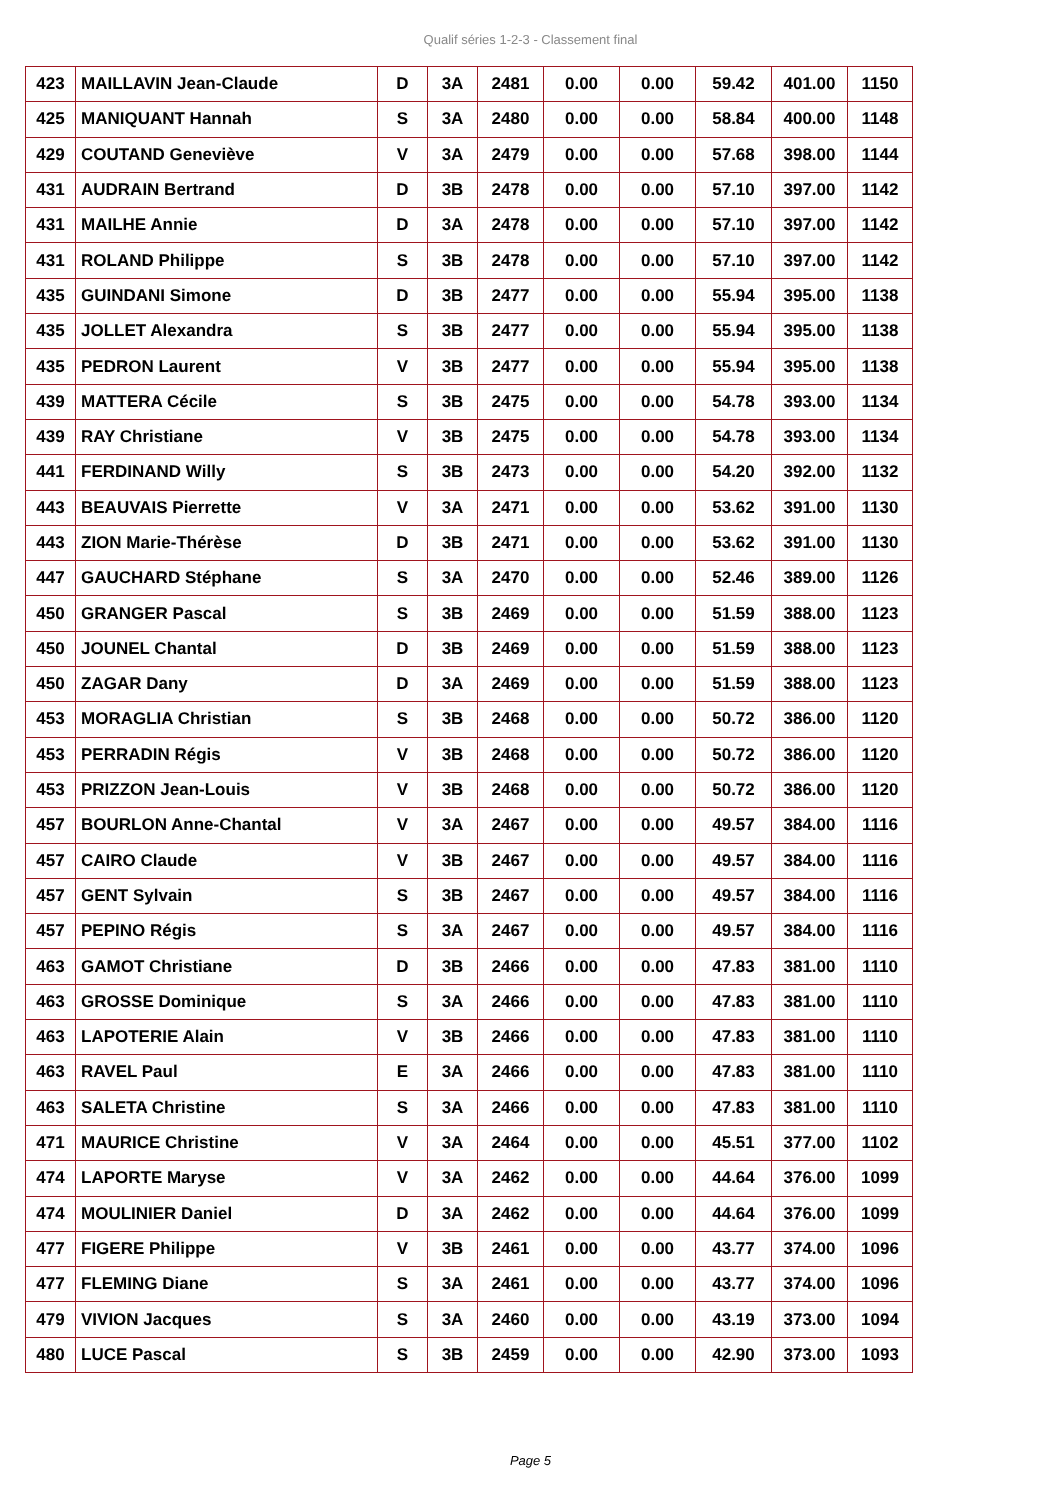Qualif séries 1-2-3 - Classement final
| 423 | MAILLAVIN Jean-Claude | D | 3A | 2481 | 0.00 | 0.00 | 59.42 | 401.00 | 1150 |
| 425 | MANIQUANT Hannah | S | 3A | 2480 | 0.00 | 0.00 | 58.84 | 400.00 | 1148 |
| 429 | COUTAND Geneviève | V | 3A | 2479 | 0.00 | 0.00 | 57.68 | 398.00 | 1144 |
| 431 | AUDRAIN Bertrand | D | 3B | 2478 | 0.00 | 0.00 | 57.10 | 397.00 | 1142 |
| 431 | MAILHE Annie | D | 3A | 2478 | 0.00 | 0.00 | 57.10 | 397.00 | 1142 |
| 431 | ROLAND Philippe | S | 3B | 2478 | 0.00 | 0.00 | 57.10 | 397.00 | 1142 |
| 435 | GUINDANI Simone | D | 3B | 2477 | 0.00 | 0.00 | 55.94 | 395.00 | 1138 |
| 435 | JOLLET Alexandra | S | 3B | 2477 | 0.00 | 0.00 | 55.94 | 395.00 | 1138 |
| 435 | PEDRON Laurent | V | 3B | 2477 | 0.00 | 0.00 | 55.94 | 395.00 | 1138 |
| 439 | MATTERA Cécile | S | 3B | 2475 | 0.00 | 0.00 | 54.78 | 393.00 | 1134 |
| 439 | RAY Christiane | V | 3B | 2475 | 0.00 | 0.00 | 54.78 | 393.00 | 1134 |
| 441 | FERDINAND Willy | S | 3B | 2473 | 0.00 | 0.00 | 54.20 | 392.00 | 1132 |
| 443 | BEAUVAIS Pierrette | V | 3A | 2471 | 0.00 | 0.00 | 53.62 | 391.00 | 1130 |
| 443 | ZION Marie-Thérèse | D | 3B | 2471 | 0.00 | 0.00 | 53.62 | 391.00 | 1130 |
| 447 | GAUCHARD Stéphane | S | 3A | 2470 | 0.00 | 0.00 | 52.46 | 389.00 | 1126 |
| 450 | GRANGER Pascal | S | 3B | 2469 | 0.00 | 0.00 | 51.59 | 388.00 | 1123 |
| 450 | JOUNEL Chantal | D | 3B | 2469 | 0.00 | 0.00 | 51.59 | 388.00 | 1123 |
| 450 | ZAGAR Dany | D | 3A | 2469 | 0.00 | 0.00 | 51.59 | 388.00 | 1123 |
| 453 | MORAGLIA Christian | S | 3B | 2468 | 0.00 | 0.00 | 50.72 | 386.00 | 1120 |
| 453 | PERRADIN Régis | V | 3B | 2468 | 0.00 | 0.00 | 50.72 | 386.00 | 1120 |
| 453 | PRIZZON Jean-Louis | V | 3B | 2468 | 0.00 | 0.00 | 50.72 | 386.00 | 1120 |
| 457 | BOURLON Anne-Chantal | V | 3A | 2467 | 0.00 | 0.00 | 49.57 | 384.00 | 1116 |
| 457 | CAIRO Claude | V | 3B | 2467 | 0.00 | 0.00 | 49.57 | 384.00 | 1116 |
| 457 | GENT Sylvain | S | 3B | 2467 | 0.00 | 0.00 | 49.57 | 384.00 | 1116 |
| 457 | PEPINO Régis | S | 3A | 2467 | 0.00 | 0.00 | 49.57 | 384.00 | 1116 |
| 463 | GAMOT Christiane | D | 3B | 2466 | 0.00 | 0.00 | 47.83 | 381.00 | 1110 |
| 463 | GROSSE Dominique | S | 3A | 2466 | 0.00 | 0.00 | 47.83 | 381.00 | 1110 |
| 463 | LAPOTERIE Alain | V | 3B | 2466 | 0.00 | 0.00 | 47.83 | 381.00 | 1110 |
| 463 | RAVEL Paul | E | 3A | 2466 | 0.00 | 0.00 | 47.83 | 381.00 | 1110 |
| 463 | SALETA Christine | S | 3A | 2466 | 0.00 | 0.00 | 47.83 | 381.00 | 1110 |
| 471 | MAURICE Christine | V | 3A | 2464 | 0.00 | 0.00 | 45.51 | 377.00 | 1102 |
| 474 | LAPORTE Maryse | V | 3A | 2462 | 0.00 | 0.00 | 44.64 | 376.00 | 1099 |
| 474 | MOULINIER Daniel | D | 3A | 2462 | 0.00 | 0.00 | 44.64 | 376.00 | 1099 |
| 477 | FIGERE Philippe | V | 3B | 2461 | 0.00 | 0.00 | 43.77 | 374.00 | 1096 |
| 477 | FLEMING Diane | S | 3A | 2461 | 0.00 | 0.00 | 43.77 | 374.00 | 1096 |
| 479 | VIVION Jacques | S | 3A | 2460 | 0.00 | 0.00 | 43.19 | 373.00 | 1094 |
| 480 | LUCE Pascal | S | 3B | 2459 | 0.00 | 0.00 | 42.90 | 373.00 | 1093 |
Page 5